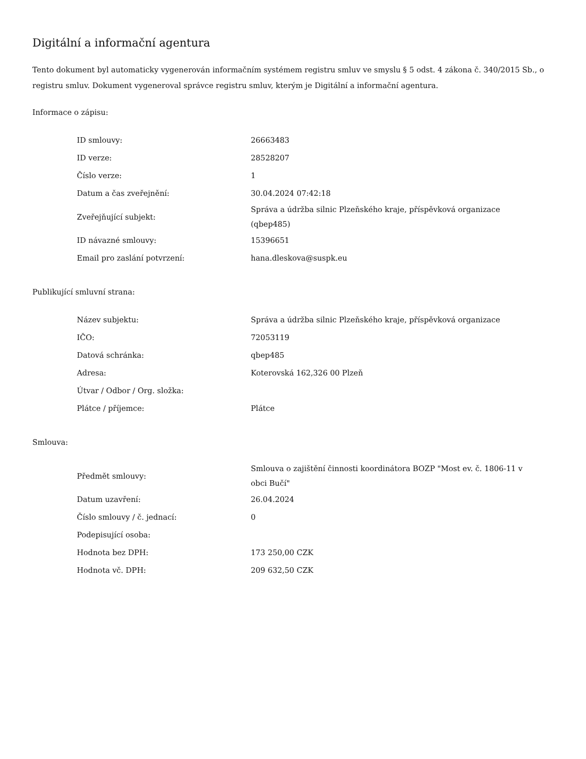Digitální a informační agentura
Tento dokument byl automaticky vygenerován informačním systémem registru smluv ve smyslu § 5 odst. 4 zákona č. 340/2015 Sb., o registru smluv. Dokument vygeneroval správce registru smluv, kterým je Digitální a informační agentura.
Informace o zápisu:
| ID smlouvy: | 26663483 |
| ID verze: | 28528207 |
| Číslo verze: | 1 |
| Datum a čas zveřejnění: | 30.04.2024 07:42:18 |
| Zveřejňující subjekt: | Správa a údržba silnic Plzeňského kraje, příspěvková organizace (qbep485) |
| ID návazné smlouvy: | 15396651 |
| Email pro zaslání potvrzení: | hana.dleskova@suspk.eu |
Publikující smluvní strana:
| Název subjektu: | Správa a údržba silnic Plzeňského kraje, příspěvková organizace |
| IČO: | 72053119 |
| Datová schránka: | qbep485 |
| Adresa: | Koterovská 162,326 00 Plzeň |
| Útvar / Odbor / Org. složka: | |
| Plátce / příjemce: | Plátce |
Smlouva:
| Předmět smlouvy: | Smlouva o zajištění činnosti koordinátora BOZP "Most ev. č. 1806-11 v obci Bučí" |
| Datum uzavření: | 26.04.2024 |
| Číslo smlouvy / č. jednací: | 0 |
| Podepisující osoba: | |
| Hodnota bez DPH: | 173 250,00 CZK |
| Hodnota vč. DPH: | 209 632,50 CZK |